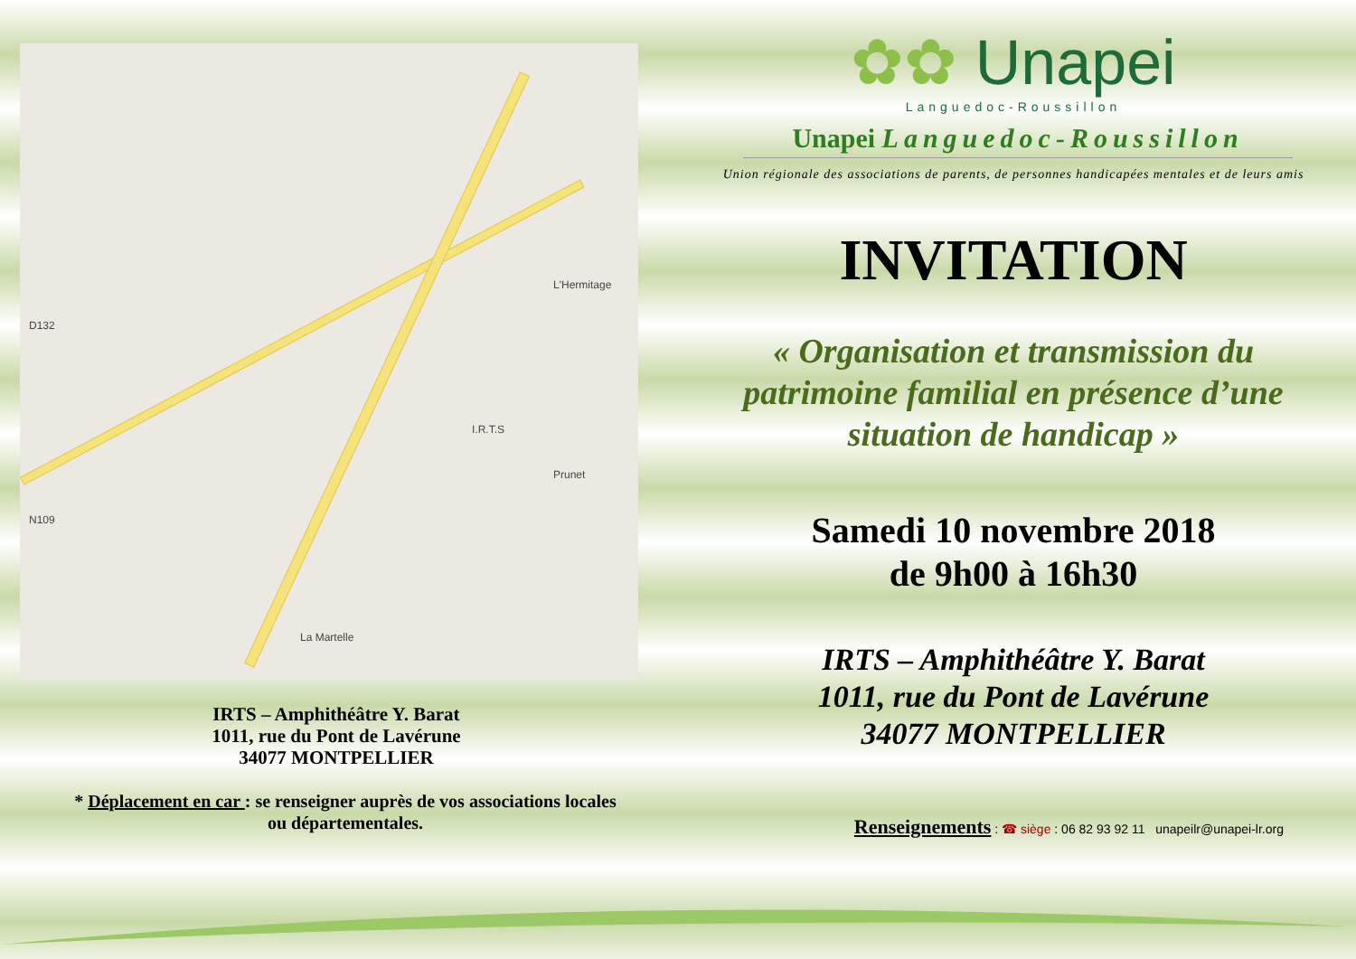D132
La Martelle
Prunet
I.R.T.S
L'Hermitage
N109
IRTS – Amphithéâtre Y. Barat
1011, rue du Pont de Lavérune
34077 MONTPELLIER
* Déplacement en car : se renseigner auprès de vos associations locales
ou départementales.
✿✿ Unapei
Languedoc-Roussillon
Unapei Languedoc-Roussillon
Union régionale des associations de parents, de personnes handicapées mentales et de leurs amis
INVITATION
« Organisation et transmission du
patrimoine familial en présence d’une
situation de handicap »
Samedi 10 novembre 2018
de 9h00 à 16h30
IRTS – Amphithéâtre Y. Barat
1011, rue du Pont de Lavérune
34077 MONTPELLIER
Renseignements : ☎ siège : 06 82 93 92 11 unapeilr@unapei-lr.org